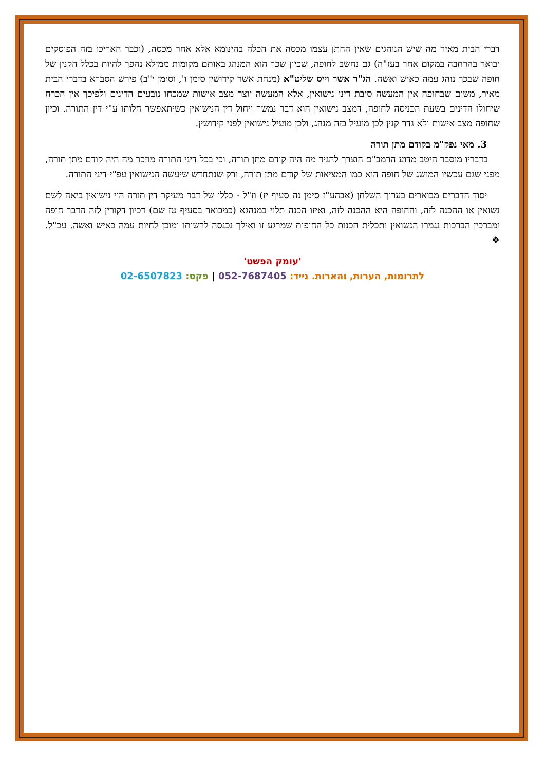דברי הבית מאיר מה שיש הנוהגים שאין החתן עצמו מכסה את הכלה בהינומא אלא אחר מכסה, (וכבר האריכו בזה הפוסקים יבואר בהרחבה במקום אחר בעז"ה) גם נחשב לחופה, שכיון שכך הוא המנהג באותם מקומות ממילא נהפך להיות בכלל הקנין של חופה שבכך נוהג עמה כאיש ואשה. הג"ר אשר וייס שליט"א (מנחת אשר קידושין סימן ו', וסימן י"ב) פירש הסברא בדברי הבית מאיר, משום שבחופה אין המעשה סיבת דיני נישואין, אלא המעשה יוצר מצב אישות שמכחו נובעים הדינים ולפיכך אין הכרח שיחולו הדינים בשעת הכניסה לחופה, דמצב נישואין הוא דבר נמשך ויחול דין הנישואין כשיתאפשר חלותו ע"י דין התורה. וכיון שחופה מצב אישות ולא גדר קנין לכן מועיל בזה מנהג, ולכן מועיל נישואין לפני קידושין.
3. מאי נפק"מ בקודם מתן תורה
בדבריו מוסבר היטב מדוע הרמב"ם הוצרך להגיד מה היה קודם מתן תורה, וכי בכל דיני התורה מוזכר מה היה קודם מתן תורה, מפני שגם עכשיו המושג של חופה הוא כמו המציאות של קודם מתן תורה, ורק שנתחדש שיעשה הנישואין עפ"י דיני התורה.
יסוד הדברים מבוארים בערוך השלחן (אבהע"ז סימן נה סעיף יז) וז"ל - כללו של דבר מעיקר דין תורה הוי נישואין ביאה לשם נשואין או ההכנה לזה, והחופה היא ההכנה לזה, ואיזו הכנה תלוי במנהגא (כמבואר בסעיף טז שם) דכיון דקורין לזה הדבר חופה ומברכין הברכות נגמרו הנשואין ותכלית הכנות כל החופות שמרגע זו ואילך נכנסה לרשותו ומוכן לחיות עמה כאיש ואשה. עכ"ל. ❖
'עומק הפשט'
לתרומות, הערות, והארות. נייד: 052-7687405 | פקס: 02-6507823